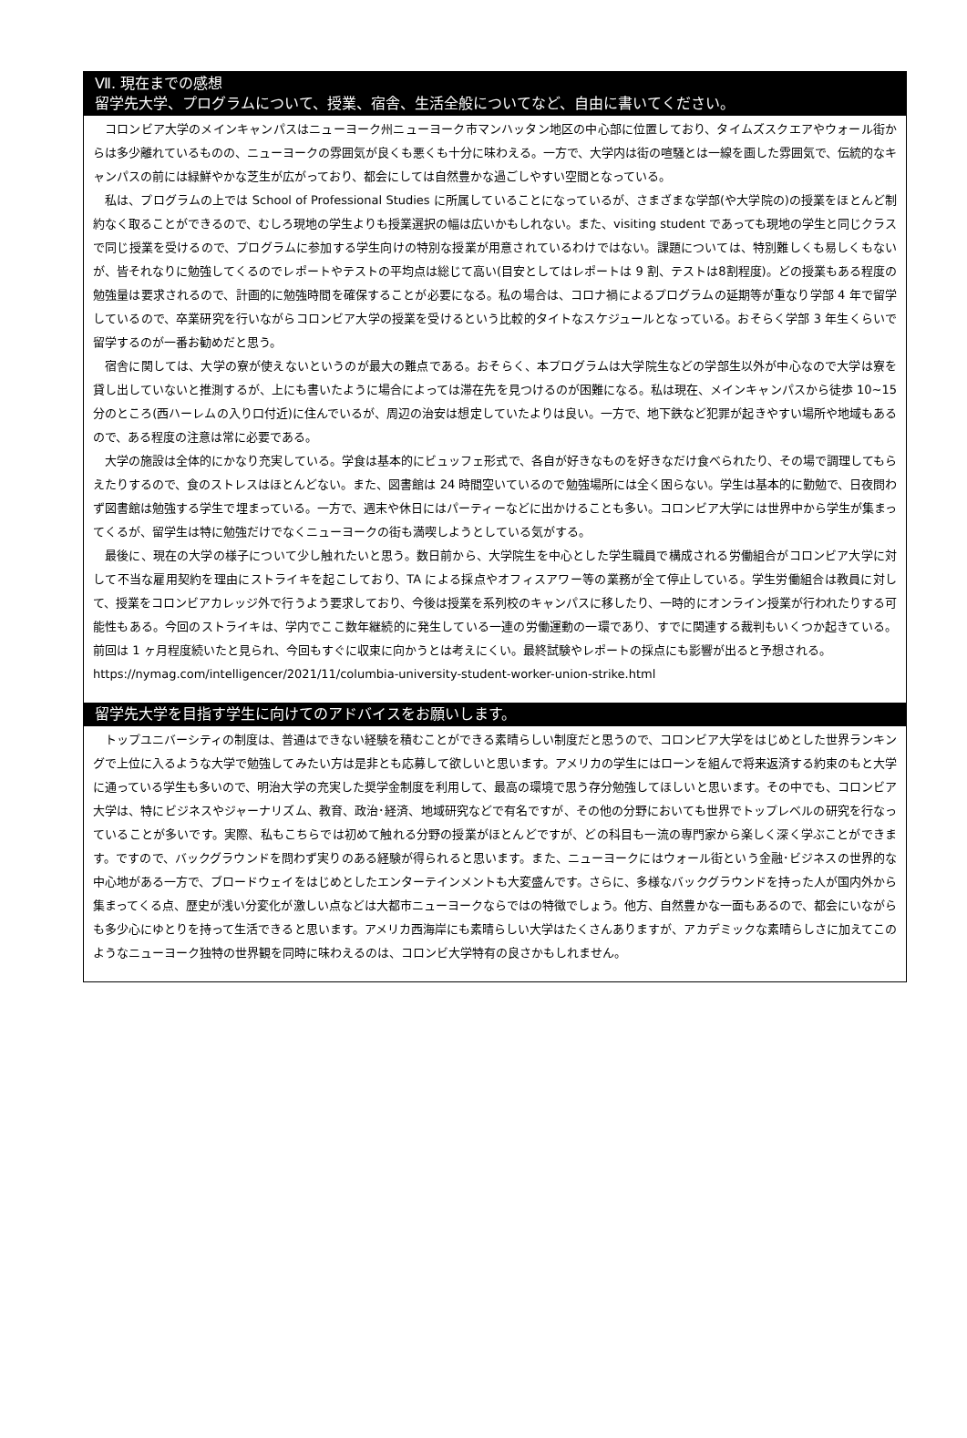Ⅶ. 現在までの感想
留学先大学、プログラムについて、授業、宿舎、生活全般についてなど、自由に書いてください。
コロンビア大学のメインキャンパスはニューヨーク州ニューヨーク市マンハッタン地区の中心部に位置しており、タイムズスクエアやウォール街からは多少離れているものの、ニューヨークの雰囲気が良くも悪くも十分に味わえる。一方で、大学内は街の喧騒とは一線を画した雰囲気で、伝統的なキャンパスの前には緑鮮やかな芝生が広がっており、都会にしては自然豊かな過ごしやすい空間となっている。
私は、プログラムの上では School of Professional Studies に所属していることになっているが、さまざまな学部(や大学院の)の授業をほとんど制約なく取ることができるので、むしろ現地の学生よりも授業選択の幅は広いかもしれない。また、visiting student であっても現地の学生と同じクラスで同じ授業を受けるので、プログラムに参加する学生向けの特別な授業が用意されているわけではない。課題については、特別難しくも易しくもないが、皆それなりに勉強してくるのでレポートやテストの平均点は総じて高い(目安としてはレポートは 9 割、テストは8割程度)。どの授業もある程度の勉強量は要求されるので、計画的に勉強時間を確保することが必要になる。私の場合は、コロナ禍によるプログラムの延期等が重なり学部 4 年で留学しているので、卒業研究を行いながらコロンビア大学の授業を受けるという比較的タイトなスケジュールとなっている。おそらく学部 3 年生くらいで留学するのが一番お勧めだと思う。
宿舎に関しては、大学の寮が使えないというのが最大の難点である。おそらく、本プログラムは大学院生などの学部生以外が中心なので大学は寮を貸し出していないと推測するが、上にも書いたように場合によっては滞在先を見つけるのが困難になる。私は現在、メインキャンパスから徒歩 10~15 分のところ(西ハーレムの入り口付近)に住んでいるが、周辺の治安は想定していたよりは良い。一方で、地下鉄など犯罪が起きやすい場所や地域もあるので、ある程度の注意は常に必要である。
大学の施設は全体的にかなり充実している。学食は基本的にビュッフェ形式で、各自が好きなものを好きなだけ食べられたり、その場で調理してもらえたりするので、食のストレスはほとんどない。また、図書館は 24 時間空いているので勉強場所には全く困らない。学生は基本的に勤勉で、日夜問わず図書館は勉強する学生で埋まっている。一方で、週末や休日にはパーティーなどに出かけることも多い。コロンビア大学には世界中から学生が集まってくるが、留学生は特に勉強だけでなくニューヨークの街も満喫しようとしている気がする。
最後に、現在の大学の様子について少し触れたいと思う。数日前から、大学院生を中心とした学生職員で構成される労働組合がコロンビア大学に対して不当な雇用契約を理由にストライキを起こしており、TA による採点やオフィスアワー等の業務が全て停止している。学生労働組合は教員に対して、授業をコロンビアカレッジ外で行うよう要求しており、今後は授業を系列校のキャンパスに移したり、一時的にオンライン授業が行われたりする可能性もある。今回のストライキは、学内でここ数年継続的に発生している一連の労働運動の一環であり、すでに関連する裁判もいくつか起きている。前回は 1 ヶ月程度続いたと見られ、今回もすぐに収束に向かうとは考えにくい。最終試験やレポートの採点にも影響が出ると予想される。
https://nymag.com/intelligencer/2021/11/columbia-university-student-worker-union-strike.html
留学先大学を目指す学生に向けてのアドバイスをお願いします。
トップユニバーシティの制度は、普通はできない経験を積むことができる素晴らしい制度だと思うので、コロンビア大学をはじめとした世界ランキングで上位に入るような大学で勉強してみたい方は是非とも応募して欲しいと思います。アメリカの学生にはローンを組んで将来返済する約束のもと大学に通っている学生も多いので、明治大学の充実した奨学金制度を利用して、最高の環境で思う存分勉強してほしいと思います。その中でも、コロンビア大学は、特にビジネスやジャーナリズム、教育、政治･経済、地域研究などで有名ですが、その他の分野においても世界でトップレベルの研究を行なっていることが多いです。実際、私もこちらでは初めて触れる分野の授業がほとんどですが、どの科目も一流の専門家から楽しく深く学ぶことができます。ですので、バックグラウンドを問わず実りのある経験が得られると思います。また、ニューヨークにはウォール街という金融･ビジネスの世界的な中心地がある一方で、ブロードウェイをはじめとしたエンターテインメントも大変盛んです。さらに、多様なバックグラウンドを持った人が国内外から集まってくる点、歴史が浅い分変化が激しい点などは大都市ニューヨークならではの特徴でしょう。他方、自然豊かな一面もあるので、都会にいながらも多少心にゆとりを持って生活できると思います。アメリカ西海岸にも素晴らしい大学はたくさんありますが、アカデミックな素晴らしさに加えてこのようなニューヨーク独特の世界観を同時に味わえるのは、コロンビ大学特有の良さかもしれません。